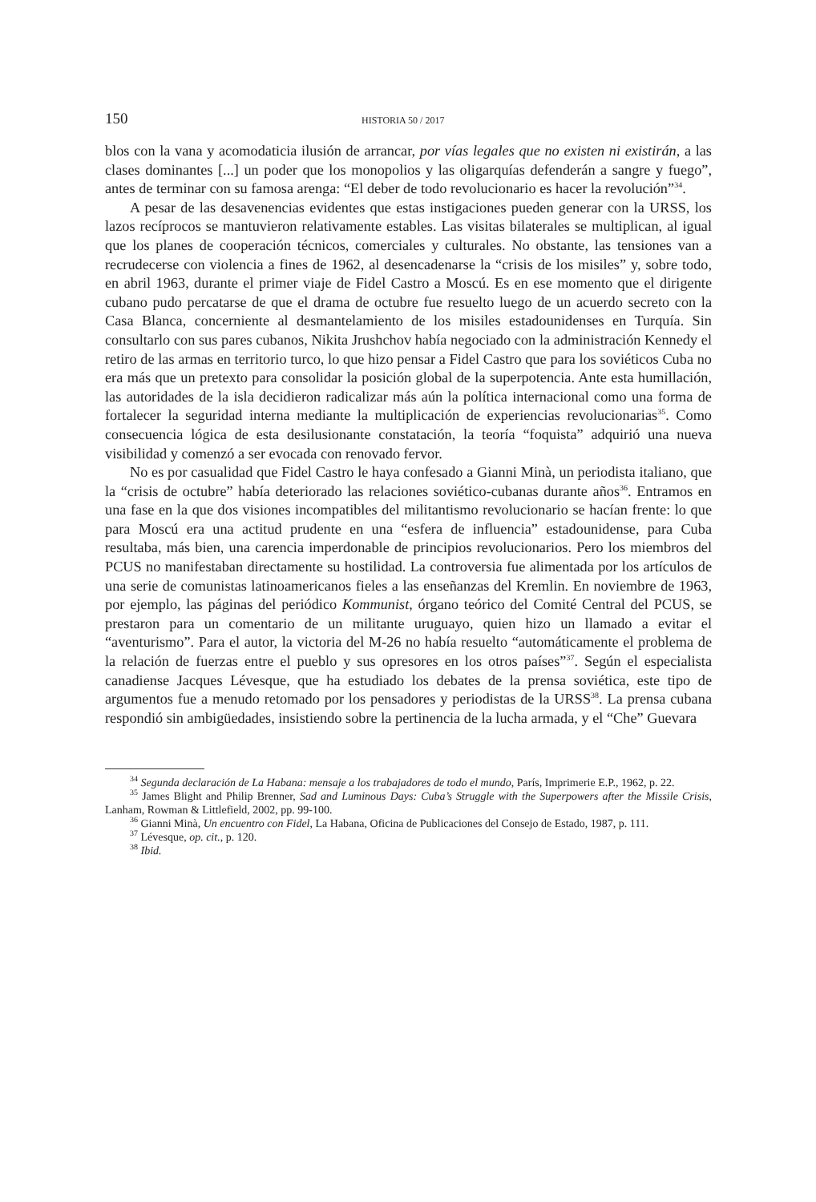150 HISTORIA 50 / 2017
blos con la vana y acomodaticia ilusión de arrancar, por vías legales que no existen ni existirán, a las clases dominantes [...] un poder que los monopolios y las oligarquías defenderán a sangre y fuego”, antes de terminar con su famosa arenga: “El deber de todo revolucionario es hacer la revolución”<sup>34</sup>.
A pesar de las desavenencias evidentes que estas instigaciones pueden generar con la URSS, los lazos recíprocos se mantuvieron relativamente estables. Las visitas bilaterales se multiplican, al igual que los planes de cooperación técnicos, comerciales y culturales. No obstante, las tensiones van a recrudecerse con violencia a fines de 1962, al desencadenarse la “crisis de los misiles” y, sobre todo, en abril 1963, durante el primer viaje de Fidel Castro a Moscú. Es en ese momento que el dirigente cubano pudo percatarse de que el drama de octubre fue resuelto luego de un acuerdo secreto con la Casa Blanca, concerniente al desmantelamiento de los misiles estadounidenses en Turquía. Sin consultarlo con sus pares cubanos, Nikita Jrushchov había negociado con la administración Kennedy el retiro de las armas en territorio turco, lo que hizo pensar a Fidel Castro que para los soviéticos Cuba no era más que un pretexto para consolidar la posición global de la superpotencia. Ante esta humillación, las autoridades de la isla decidieron radicalizar más aún la política internacional como una forma de fortalecer la seguridad interna mediante la multiplicación de experiencias revolucionarias<sup>35</sup>. Como consecuencia lógica de esta desilusionante constatación, la teoría “foquista” adquirió una nueva visibilidad y comenzó a ser evocada con renovado fervor.
No es por casualidad que Fidel Castro le haya confesado a Gianni Minà, un periodista italiano, que la “crisis de octubre” había deteriorado las relaciones soviético-cubanas durante años<sup>36</sup>. Entramos en una fase en la que dos visiones incompatibles del militantismo revolucionario se hacían frente: lo que para Moscú era una actitud prudente en una “esfera de influencia” estadounidense, para Cuba resultaba, más bien, una carencia imperdonable de principios revolucionarios. Pero los miembros del PCUS no manifestaban directamente su hostilidad. La controversia fue alimentada por los artículos de una serie de comunistas latinoamericanos fieles a las enseñanzas del Kremlin. En noviembre de 1963, por ejemplo, las páginas del periódico Kommunist, órgano teórico del Comité Central del PCUS, se prestaron para un comentario de un militante uruguayo, quien hizo un llamado a evitar el “aventurismo”. Para el autor, la victoria del M-26 no había resuelto “automáticamente el problema de la relación de fuerzas entre el pueblo y sus opresores en los otros países”<sup>37</sup>. Según el especialista canadiense Jacques Lévesque, que ha estudiado los debates de la prensa soviética, este tipo de argumentos fue a menudo retomado por los pensadores y periodistas de la URSS<sup>38</sup>. La prensa cubana respondió sin ambigüedades, insistiendo sobre la pertinencia de la lucha armada, y el “Che” Guevara
<sup>34</sup> Segunda declaración de La Habana: mensaje a los trabajadores de todo el mundo, París, Imprimerie E.P., 1962, p. 22.
<sup>35</sup> James Blight and Philip Brenner, Sad and Luminous Days: Cuba’s Struggle with the Superpowers after the Missile Crisis, Lanham, Rowman & Littlefield, 2002, pp. 99-100.
<sup>36</sup> Gianni Minà, Un encuentro con Fidel, La Habana, Oficina de Publicaciones del Consejo de Estado, 1987, p. 111.
<sup>37</sup> Lévesque, op. cit., p. 120.
<sup>38</sup> Ibid.